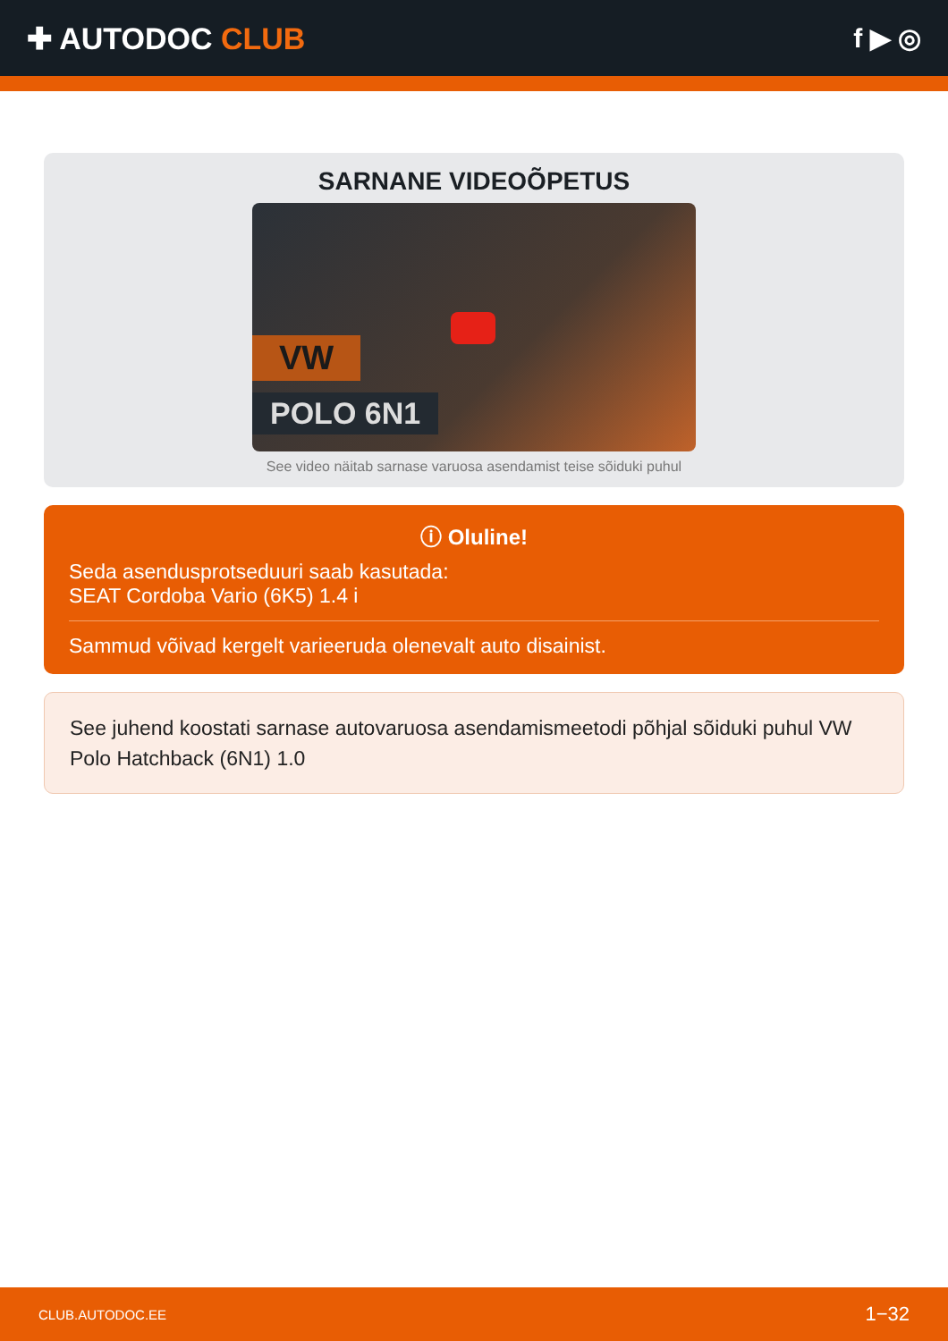✚ AUTODOC CLUB f ▶ ◎
SARNANE VIDEOÕPETUS
VW
POLO 6N1
See video näitab sarnase varuosa asendamist teise sõiduki puhul
ⓘ Oluline!
Seda asendusprotseduuri saab kasutada:
SEAT Cordoba Vario (6K5) 1.4 i
Sammud võivad kergelt varieeruda olenevalt auto disainist.
See juhend koostati sarnase autovaruosa asendamismeetodi põhjal sõiduki puhul VW Polo Hatchback (6N1) 1.0
CLUB.AUTODOC.EE 1−32